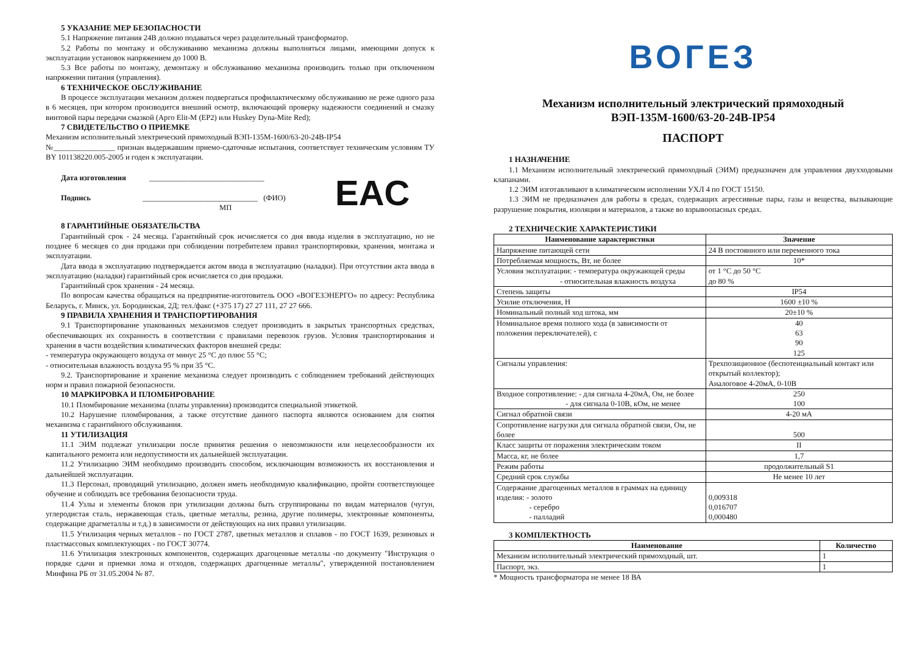5 УКАЗАНИЕ МЕР БЕЗОПАСНОСТИ
5.1 Напряжение питания 24В должно подаваться через разделительный трансформатор.
5.2 Работы по монтажу и обслуживанию механизма должны выполняться лицами, имеющими допуск к эксплуатации установок напряжением до 1000 В.
5.3 Все работы по монтажу, демонтажу и обслуживанию механизма производить только при отключенном напряжении питания (управления).
6 ТЕХНИЧЕСКОЕ ОБСЛУЖИВАНИЕ
В процессе эксплуатации механизм должен подвергаться профилактическому обслуживанию не реже одного раза в 6 месяцев, при котором производится внешний осмотр, включающий проверку надежности соединений и смазку винтовой пары передачи смазкой (Арго Elit-M (EP2) или Huskey Dyna-Mite Red);
7 СВИДЕТЕЛЬСТВО О ПРИЕМКЕ
Механизм исполнительный электрический прямоходный ВЭП-135М-1600/63-20-24В-IP54
№________________ признан выдержавшим приемо-сдаточные испытания, соответствует техническим условиям ТУ BY 101138220.005-2005 и годен к эксплуатации.
Дата изготовления ______________________________
Подпись ______________________________ (ФИО)
МП
EAC
8 ГАРАНТИЙНЫЕ ОБЯЗАТЕЛЬСТВА
Гарантийный срок - 24 месяца. Гарантийный срок исчисляется со дня ввода изделия в эксплуатацию, но не позднее 6 месяцев со дня продажи при соблюдении потребителем правил транспортировки, хранения, монтажа и эксплуатации.
Дата ввода в эксплуатацию подтверждается актом ввода в эксплуатацию (наладки). При отсутствии акта ввода в эксплуатацию (наладки) гарантийный срок исчисляется со дня продажи.
Гарантийный срок хранения - 24 месяца.
По вопросам качества обращаться на предприятие-изготовитель ООО «ВОГЕЗЭНЕРГО» по адресу: Республика Беларусь, г. Минск, ул. Бородинская, 2Д; тел./факс (+375 17) 27 27 111, 27 27 666.
9 ПРАВИЛА ХРАНЕНИЯ И ТРАНСПОРТИРОВАНИЯ
9.1 Транспортирование упакованных механизмов следует производить в закрытых транспортных средствах, обеспечивающих их сохранность в соответствии с правилами перевозок грузов. Условия транспортирования и хранения в части воздействия климатических факторов внешней среды:
- температура окружающего воздуха от минус 25 °С до плюс 55 °С;
- относительная влажность воздуха 95 % при 35 °С.
9.2. Транспортирование и хранение механизма следует производить с соблюдением требований действующих норм и правил пожарной безопасности.
10 МАРКИРОВКА И ПЛОМБИРОВАНИЕ
10.1 Пломбирование механизма (платы управления) производится специальной этикеткой.
10.2 Нарушение пломбирования, а также отсутствие данного паспорта являются основанием для снятия механизма с гарантийного обслуживания.
11 УТИЛИЗАЦИЯ
11.1 ЭИМ подлежат утилизации после принятия решения о невозможности или нецелесообразности их капитального ремонта или недопустимости их дальнейшей эксплуатации.
11.2 Утилизацию ЭИМ необходимо производить способом, исключающим возможность их восстановления и дальнейшей эксплуатации.
11.3 Персонал, проводящий утилизацию, должен иметь необходимую квалификацию, пройти соответствующее обучение и соблюдать все требования безопасности труда.
11.4 Узлы и элементы блоков при утилизации должны быть сгруппированы по видам материалов (чугун, углеродистая сталь, нержавеющая сталь, цветные металлы, резина, другие полимеры, электронные компоненты, содержащие драгметаллы и т.д.) в зависимости от действующих на них правил утилизации.
11.5 Утилизация черных металлов - по ГОСТ 2787, цветных металлов и сплавов - по ГОСТ 1639, резиновых и пластмассовых комплектующих - по ГОСТ 30774.
11.6 Утилизация электронных компонентов, содержащих драгоценные металлы -по документу "Инструкция о порядке сдачи и приемки лома и отходов, содержащих драгоценные металлы", утвержденной постановлением Минфина РБ от 31.05.2004 № 87.
ВОГЕЗ
Механизм исполнительный электрический прямоходный
ВЭП-135М-1600/63-20-24В-IP54
ПАСПОРТ
1 НАЗНАЧЕНИЕ
1.1 Механизм исполнительный электрический прямоходный (ЭИМ) предназначен для управления двухходовыми клапанами.
1.2 ЭИМ изготавливают в климатическом исполнении УХЛ 4 по ГОСТ 15150.
1.3 ЭИМ не предназначен для работы в средах, содержащих агрессивные пары, газы и вещества, вызывающие разрушение покрытия, изоляции и материалов, а также во взрывоопасных средах.
2 ТЕХНИЧЕСКИЕ ХАРАКТЕРИСТИКИ
| Наименование характеристики | Значение |
| --- | --- |
| Напряжение питающей сети | 24 В постоянного или переменного тока |
| Потребляемая мощность, Вт, не более | 10* |
| Условия эксплуатации: - температура окружающей среды - относительная влажность воздуха | от 1 °С до 50 °С до 80 % |
| Степень защиты | IP54 |
| Усилие отключения, Н | 1600 ±10 % |
| Номинальный полный ход штока, мм | 20±10 % |
| Номинальное время полного хода (в зависимости от положения переключателей), с | 40 63 90 125 |
| Сигналы управления: | Трехпозиционное (беспотенциальный контакт или открытый коллектор); Аналоговое 4-20мА, 0-10В |
| Входное сопротивление: - для сигнала 4-20мА, Ом, не более - для сигнала 0-10В, кОм, не менее | 250 100 |
| Сигнал обратной связи | 4-20 мА |
| Сопротивление нагрузки для сигнала обратной связи, Ом, не более | 500 |
| Класс защиты от поражения электрическим током | II |
| Масса, кг, не более | 1,7 |
| Режим работы | продолжительный S1 |
| Средний срок службы | Не менее 10 лет |
| Содержание драгоценных металлов в граммах на единицу изделия: - золото - серебро - палладий | 0,009318 0,016707 0,000480 |
3 КОМПЛЕКТНОСТЬ
| Наименование | Количество |
| --- | --- |
| Механизм исполнительный электрический прямоходный, шт. | 1 |
| Паспорт, экз. | 1 |
* Мощность трансформатора не менее 18 ВА